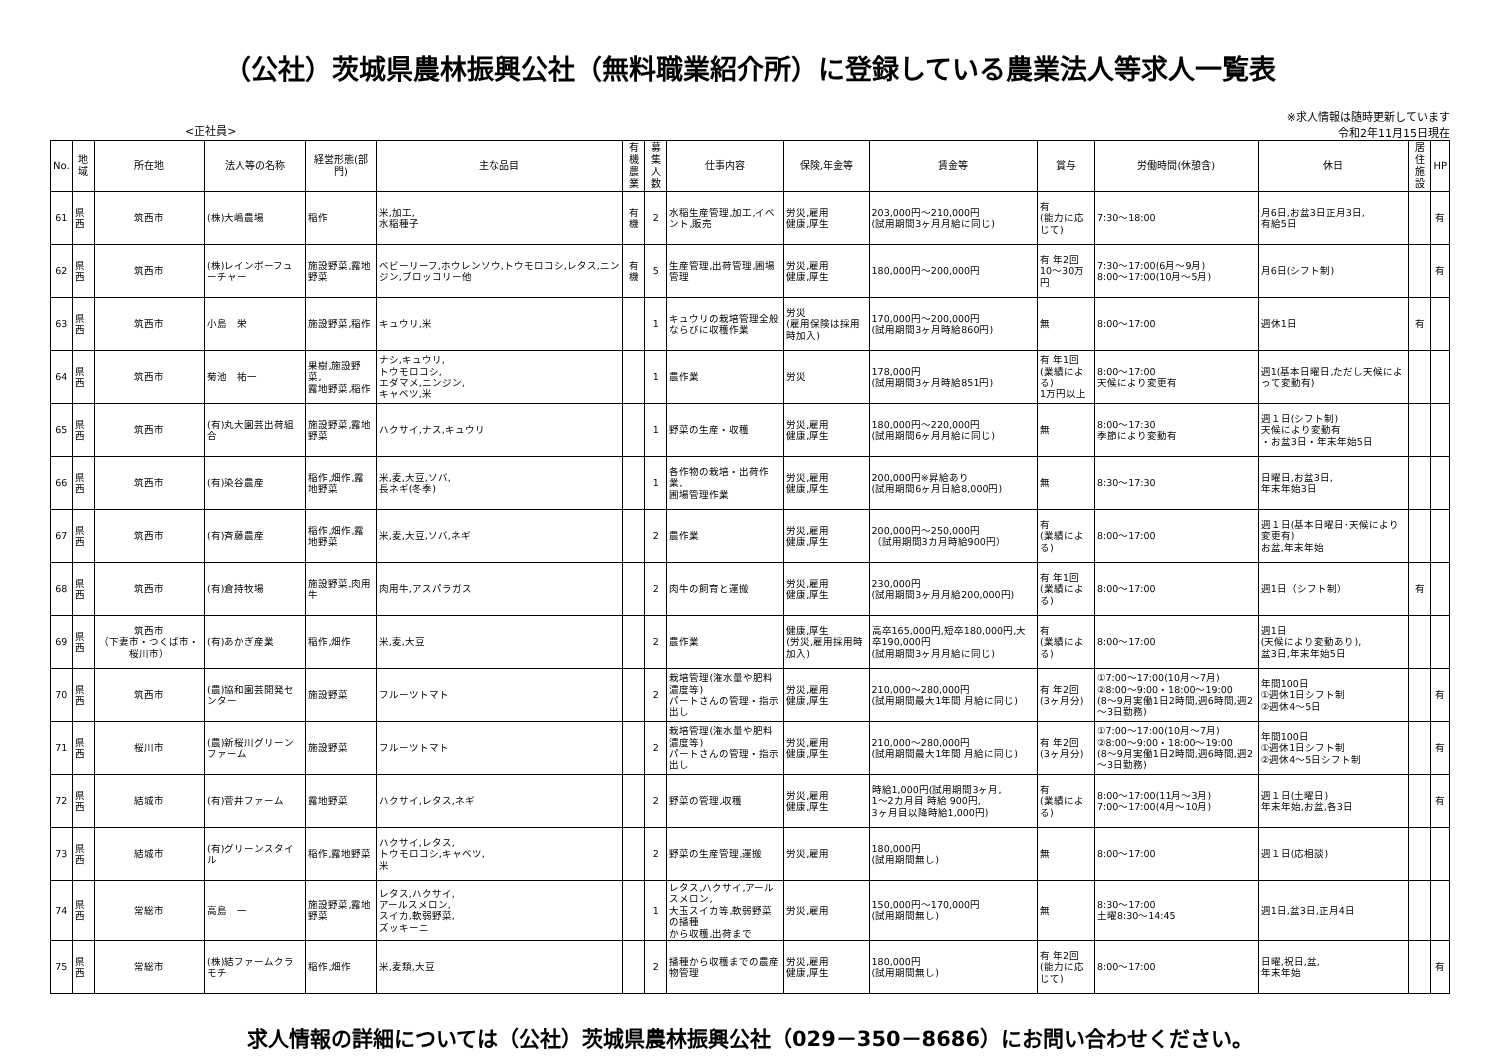（公社）茨城県農林振興公社（無料職業紹介所）に登録している農業法人等求人一覧表
<正社員>
※求人情報は随時更新しています
令和2年11月15日現在
| No. | 地域 | 所在地 | 法人等の名称 | 経営形態(部門) | 主な品目 | 有機 農業 | 募集 人数 | 仕事内容 | 保険,年金等 | 賃金等 | 賞与 | 労働時間(休憩含) | 休日 | 居住 施設 | HP |
| --- | --- | --- | --- | --- | --- | --- | --- | --- | --- | --- | --- | --- | --- | --- | --- |
| 61 | 県西 | 筑西市 | (株)大嶋農場 | 稲作 | 米,加工, 水稲種子 | 有 機 | 2 | 水稲生産管理,加工,イベント,販売 | 労災,雇用 健康,厚生 | 203,000円～210,000円 (試用期間3ヶ月月給に同じ) | 有 (能力に応じて) | 7:30～18:00 | 月6日,お盆3日正月3日, 有給5日 | | 有 |
| 62 | 県西 | 筑西市 | (株)レインボーフューチャー | 施設野菜,露地野菜 | ベビーリーフ,ホウレンソウ,トウモロコシ,レタス,ニンジン,ブロッコリー他 | 有 機 | 5 | 生産管理,出荷管理,圃場管理 | 労災,雇用 健康,厚生 | 180,000円～200,000円 | 有 年2回 10～30万円 | 7:30～17:00(6月～9月) 8:00～17:00(10月～5月) | 月6日(シフト制) | | 有 |
| 63 | 県西 | 筑西市 | 小島 栄 | 施設野菜,稲作 | キュウリ,米 | | 1 | キュウリの栽培管理全般 ならびに収穫作業 | 労災 (雇用保険は採用時加入) | 170,000円～200,000円 (試用期間3ヶ月時給860円) | 無 | 8:00～17:00 | 週休1日 | 有 | |
| 64 | 県西 | 筑西市 | 菊池 祐一 | 果樹,施設野菜, 露地野菜,稲作 | ナシ,キュウリ, トウモロコシ, エダマメ,ニンジン, キャベツ,米 | | 1 | 農作業 | 労災 | 178,000円 (試用期間3ヶ月時給851円) | 有 年1回 (業績による) 1万円以上 | 8:00～17:00 天候により変更有 | 週1(基本日曜日,ただし天候によって変動有) | | |
| 65 | 県西 | 筑西市 | (有)丸大園芸出荷組合 | 施設野菜,露地野菜 | ハクサイ,ナス,キュウリ | | 1 | 野菜の生産・収穫 | 労災,雇用 健康,厚生 | 180,000円～220,000円 (試用期間6ヶ月月給に同じ) | 無 | 8:00～17:30 季節により変動有 | 週１日(シフト制) 天候により変動有 ・お盆3日・年末年始5日 | | |
| 66 | 県西 | 筑西市 | (有)染谷農産 | 稲作,畑作,露地野菜 | 米,麦,大豆,ソバ, 長ネギ(冬季) | | 1 | 各作物の栽培・出荷作業, 圃場管理作業 | 労災,雇用 健康,厚生 | 200,000円※昇給あり (試用期間6ヶ月日給8,000円) | 無 | 8:30～17:30 | 日曜日,お盆3日, 年末年始3日 | | |
| 67 | 県西 | 筑西市 | (有)斉藤農産 | 稲作,畑作,露地野菜 | 米,麦,大豆,ソバ,ネギ | | 2 | 農作業 | 労災,雇用 健康,厚生 | 200,000円～250,000円 （試用期間3カ月時給900円） | 有 (業績による) | 8:00～17:00 | 週１日(基本日曜日･天候により変更有) お盆,年末年始 | | |
| 68 | 県西 | 筑西市 | (有)倉持牧場 | 施設野菜,肉用牛 | 肉用牛,アスパラガス | | 2 | 肉牛の飼育と運搬 | 労災,雇用 健康,厚生 | 230,000円 (試用期間3ヶ月月給200,000円) | 有 年1回 (業績による) | 8:00～17:00 | 週1日（シフト制） | 有 | |
| 69 | 県西 | 筑西市 （下妻市・つくば市・桜川市） | (有)あかぎ産業 | 稲作,畑作 | 米,麦,大豆 | | 2 | 農作業 | 健康,厚生 (労災,雇用採用時加入) | 高卒165,000円,短卒180,000円,大卒190,000円 (試用期間3ヶ月月給に同じ) | 有 (業績による) | 8:00～17:00 | 週1日 (天候により変動あり), 盆3日,年末年始5日 | | |
| 70 | 県西 | 筑西市 | (農)協和園芸開発センター | 施設野菜 | フルーツトマト | | 2 | 栽培管理(潅水量や肥料濃度等) パートさんの管理・指示出し | 労災,雇用 健康,厚生 | 210,000～280,000円 (試用期間最大1年間 月給に同じ) | 有 年2回 (3ヶ月分) | ①7:00～17:00(10月～7月) ②8:00～9:00・18:00～19:00 (8～9月実働1日2時間,週6時間,週2～3日勤務) | 年間100日 ①週休1日シフト制 ②週休4～5日 | | 有 |
| 71 | 県西 | 桜川市 | (農)新桜川グリーンファーム | 施設野菜 | フルーツトマト | | 2 | 栽培管理(潅水量や肥料濃度等) パートさんの管理・指示出し | 労災,雇用 健康,厚生 | 210,000～280,000円 (試用期間最大1年間 月給に同じ) | 有 年2回 (3ヶ月分) | ①7:00～17:00(10月～7月) ②8:00～9:00・18:00～19:00 (8～9月実働1日2時間,週6時間,週2～3日勤務) | 年間100日 ①週休1日シフト制 ②週休4～5日シフト制 | | 有 |
| 72 | 県西 | 結城市 | (有)菅井ファーム | 露地野菜 | ハクサイ,レタス,ネギ | | 2 | 野菜の管理,収穫 | 労災,雇用 健康,厚生 | 時給1,000円(試用期間3ヶ月, 1～2カ月目 時給 900円, 3ヶ月目以降時給1,000円) | 有 (業績による) | 8:00～17:00(11月～3月) 7:00～17:00(4月～10月) | 週１日(土曜日) 年末年始,お盆,各3日 | | 有 |
| 73 | 県西 | 結城市 | (有)グリーンスタイル | 稲作,露地野菜 | ハクサイ,レタス, トウモロコシ,キャベツ, 米 | | 2 | 野菜の生産管理,運搬 | 労災,雇用 | 180,000円 (試用期間無し) | 無 | 8:00～17:00 | 週１日(応相談) | | |
| 74 | 県西 | 常総市 | 高島 一 | 施設野菜,露地野菜 | レタス,ハクサイ, アールスメロン, スイカ,軟弱野菜, ズッキーニ | | 1 | レタス,ハクサイ,アールスメロン, 大玉スイカ等,軟弱野菜の播種 から収穫,出荷まで | 労災,雇用 | 150,000円～170,000円 (試用期間無し) | 無 | 8:30～17:00 土曜8:30～14:45 | 週1日,盆3日,正月4日 | | |
| 75 | 県西 | 常総市 | (株)結ファームクラモチ | 稲作,畑作 | 米,麦類,大豆 | | 2 | 播種から収穫までの農産物管理 | 労災,雇用 健康,厚生 | 180,000円 (試用期間無し) | 有 年2回 (能力に応じて) | 8:00～17:00 | 日曜,祝日,盆, 年末年始 | | 有 |
求人情報の詳細については（公社）茨城県農林振興公社（029－350－8686）にお問い合わせください。